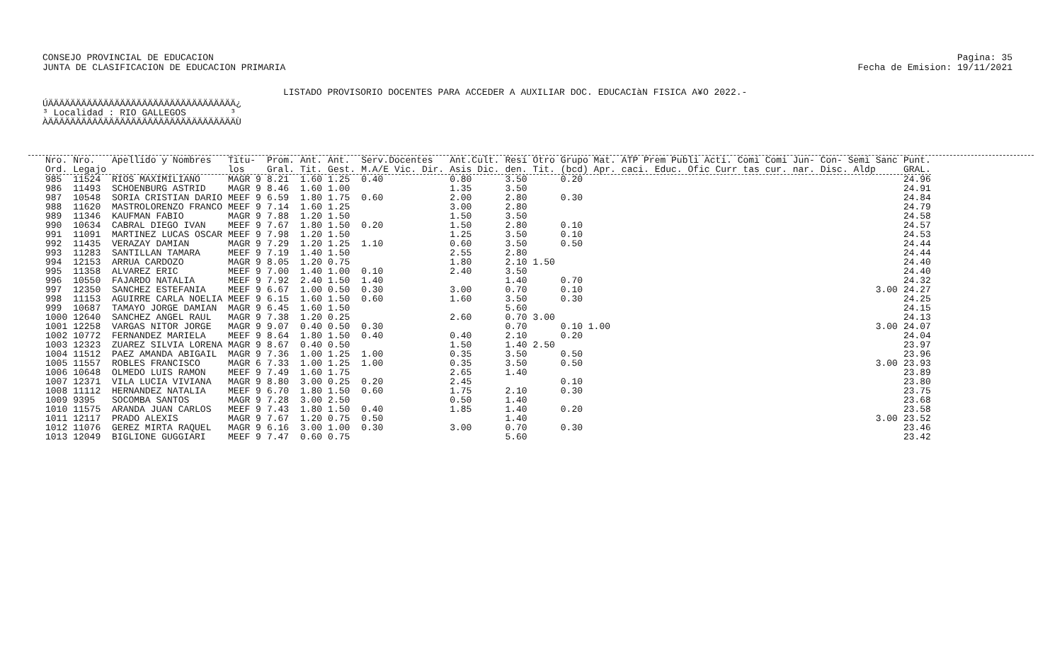CONSEJO PROVINCIAL DE EDUCACION
JUNTA DE CLASIFICACION DE EDUCACION PRIMARIA
Pagina: 35
Fecha de Emision: 19/11/2021
LISTADO PROVISORIO DOCENTES PARA ACCEDER A AUXILIAR DOC. EDUCACIàN FISICA A¥O 2022.-
ÚÄÄÄÄÄÄÄÄÄÄÄÄÄÄÄÄÄÄÄÄÄÄÄÄÄÄÄÄÄÄÄÄÄÄ¿ ³ Localidad : RIO GALLEGOS ³ ÀÄÄÄÄÄÄÄÄÄÄÄÄÄÄÄÄÄÄÄÄÄÄÄÄÄÄÄÄÄÄÄÄÄÄÙ
| Nro. Ord. | Nro. Legajo | Apellido y Nombres | Titu- los | Prom. Gral. | Ant. Tit. | Ant. Gest. | Serv.Docentes M.A/E Vic. Dir. | Ant.Cult. Asis Dic. | Resi den. | Otro Tit. | Grupo Mat. (bcd) Apr. | ATP Prem Publi Acti. Comi Comi Jun- Con- Semi Sanc caci. Educ. Ofic Curr tas cur. nar. Disc. Aldp | Punt. GRAL. |
| --- | --- | --- | --- | --- | --- | --- | --- | --- | --- | --- | --- | --- | --- |
| 985 | 11524 | RIOS MAXIMILIANO | MAGR 9 | 8.21 | 1.60 | 1.25 | 0.40 | 0.80 | 3.50 | | 0.20 | | 24.96 |
| 986 | 11493 | SCHOENBURG ASTRID | MAGR 9 | 8.46 | 1.60 | 1.00 | | 1.35 | 3.50 | | | | 24.91 |
| 987 | 10548 | SORIA CRISTIAN DARIO | MEEF 9 | 6.59 | 1.80 | 1.75 | 0.60 | 2.00 | 2.80 | | 0.30 | | 24.84 |
| 988 | 11620 | MASTROLORENZO FRANCO | MEEF 9 | 7.14 | 1.60 | 1.25 | | 3.00 | 2.80 | | | | 24.79 |
| 989 | 11346 | KAUFMAN FABIO | MAGR 9 | 7.88 | 1.20 | 1.50 | | 1.50 | 3.50 | | | | 24.58 |
| 990 | 10634 | CABRAL DIEGO IVAN | MEEF 9 | 7.67 | 1.80 | 1.50 | 0.20 | 1.50 | 2.80 | | 0.10 | | 24.57 |
| 991 | 11091 | MARTINEZ LUCAS OSCAR | MEEF 9 | 7.98 | 1.20 | 1.50 | | 1.25 | 3.50 | | 0.10 | | 24.53 |
| 992 | 11435 | VERAZAY DAMIAN | MAGR 9 | 7.29 | 1.20 | 1.25 | 1.10 | 0.60 | 3.50 | | 0.50 | | 24.44 |
| 993 | 11283 | SANTILLAN TAMARA | MEEF 9 | 7.19 | 1.40 | 1.50 | | 2.55 | 2.80 | | | | 24.44 |
| 994 | 12153 | ARRUA CARDOZO | MAGR 9 | 8.05 | 1.20 | 0.75 | | 1.80 | 2.10 | 1.50 | | | 24.40 |
| 995 | 11358 | ALVAREZ ERIC | MEEF 9 | 7.00 | 1.40 | 1.00 | 0.10 | 2.40 | 3.50 | | | | 24.40 |
| 996 | 10550 | FAJARDO NATALIA | MEEF 9 | 7.92 | 2.40 | 1.50 | 1.40 | | 1.40 | | 0.70 | | 24.32 |
| 997 | 12350 | SANCHEZ ESTEFANIA | MEEF 9 | 6.67 | 1.00 | 0.50 | 0.30 | 3.00 | 0.70 | | 0.10 | 3.00 | 24.27 |
| 998 | 11153 | AGUIRRE CARLA NOELIA | MEEF 9 | 6.15 | 1.60 | 1.50 | 0.60 | 1.60 | 3.50 | | 0.30 | | 24.25 |
| 999 | 10687 | TAMAYO JORGE DAMIAN | MAGR 9 | 6.45 | 1.60 | 1.50 | | | 5.60 | | | | 24.15 |
| 1000 | 12640 | SANCHEZ ANGEL RAUL | MAGR 9 | 7.38 | 1.20 | 0.25 | | 2.60 | 0.70 | 3.00 | | | 24.13 |
| 1001 | 12258 | VARGAS NITOR JORGE | MAGR 9 | 9.07 | 0.40 | 0.50 | 0.30 | | 0.70 | | 0.10 1.00 | 3.00 | 24.07 |
| 1002 | 10772 | FERNANDEZ MARIELA | MEEF 9 | 8.64 | 1.80 | 1.50 | 0.40 | 0.40 | 2.10 | | 0.20 | | 24.04 |
| 1003 | 12323 | ZUAREZ SILVIA LORENA | MAGR 9 | 8.67 | 0.40 | 0.50 | | 1.50 | 1.40 | 2.50 | | | 23.97 |
| 1004 | 11512 | PAEZ AMANDA ABIGAIL | MAGR 9 | 7.36 | 1.00 | 1.25 | 1.00 | 0.35 | 3.50 | | 0.50 | | 23.96 |
| 1005 | 11557 | ROBLES FRANCISCO | MAGR 6 | 7.33 | 1.00 | 1.25 | 1.00 | 0.35 | 3.50 | | 0.50 | 3.00 | 23.93 |
| 1006 | 10648 | OLMEDO LUIS RAMON | MEEF 9 | 7.49 | 1.60 | 1.75 | | 2.65 | 1.40 | | | | 23.89 |
| 1007 | 12371 | VILA LUCIA VIVIANA | MAGR 9 | 8.80 | 3.00 | 0.25 | 0.20 | 2.45 | | | 0.10 | | 23.80 |
| 1008 | 11112 | HERNANDEZ NATALIA | MEEF 9 | 6.70 | 1.80 | 1.50 | 0.60 | 1.75 | 2.10 | | 0.30 | | 23.75 |
| 1009 | 9395 | SOCOMBA SANTOS | MAGR 9 | 7.28 | 3.00 | 2.50 | | 0.50 | 1.40 | | | | 23.68 |
| 1010 | 11575 | ARANDA JUAN CARLOS | MEEF 9 | 7.43 | 1.80 | 1.50 | 0.40 | 1.85 | 1.40 | | 0.20 | | 23.58 |
| 1011 | 12117 | PRADO ALEXIS | MAGR 9 | 7.67 | 1.20 | 0.75 | 0.50 | | 1.40 | | | 3.00 | 23.52 |
| 1012 | 11076 | GEREZ MIRTA RAQUEL | MAGR 9 | 6.16 | 3.00 | 1.00 | 0.30 | 3.00 | 0.70 | | 0.30 | | 23.46 |
| 1013 | 12049 | BIGLIONE GUGGIARI | MEEF 9 | 7.47 | 0.60 | 0.75 | | | 5.60 | | | | 23.42 |